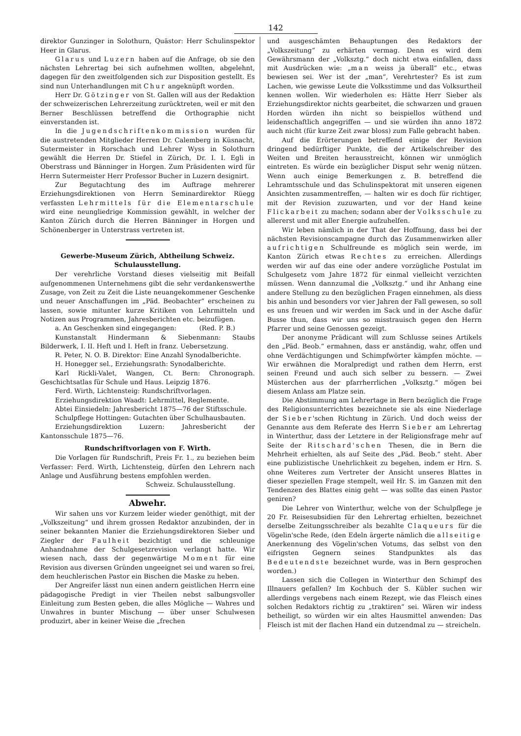142
direktor Gunzinger in Solothurn, Quästor: Herr Schulinspektor Heer in Glarus.
Glarus und Luzern haben auf die Anfrage, ob sie den nächsten Lehrertag bei sich aufnehmen wollten, abgelehnt, dagegen für den zweitfolgenden sich zur Disposition gestellt. Es sind nun Unterhandlungen mit Chur angeknüpft worden.
Herr Dr. Götzinger von St. Gallen will aus der Redaktion der schweizerischen Lehrerzeitung zurücktreten, weil er mit den Berner Beschlüssen betreffend die Orthographie nicht einverstanden ist.
In die Jugendschriftenkommission wurden für die austretenden Mitglieder Herren Dr. Calemberg in Küsnacht, Sutermeister in Rorschach und Lehrer Wyss in Solothurn gewählt die Herren Dr. Stiefel in Zürich, Dr. I. I. Egli in Oberstrass und Bänninger in Horgen. Zum Präsidenten wird für Herrn Sutermeister Herr Professor Bucher in Luzern designirt.
Zur Begutachtung des im Auftrage mehrerer Erziehungsdirektionen von Herrn Seminardirektor Rüegg verfassten Lehrmittels für die Elementarschule wird eine neungliedrige Kommission gewählt, in welcher der Kanton Zürich durch die Herren Bänninger in Horgen und Schönenberger in Unterstrass vertreten ist.
Gewerbe-Museum Zürich, Abtheilung Schweiz. Schulausstellung.
Der verehrliche Vorstand dieses vielseitig mit Beifall aufgenommenen Unternehmens gibt die sehr verdankenswerthe Zusage, von Zeit zu Zeit die Liste neuangekommener Geschenke und neuer Anschaffungen im „Päd. Beobachter“ erscheinen zu lassen, sowie mitunter kurze Kritiken von Lehrmitteln und Notizen aus Programmen, Jahresberichten etc. beizufügen. (Red. P. B.)
a. An Geschenken sind eingegangen:
Kunstanstalt Hindermann & Siebenmann: Staubs Bilderwerk, I. II. Heft und I. Heft in franz. Uebersetzung.
R. Peter, N. O. B. Direktor: Eine Anzahl Synodalberichte.
H. Honegger sel., Erziehungsrath: Synodalberichte.
Karl Rickli-Valet, Wangen, Ct. Bern: Chronograph. Geschichtsatlas für Schule und Haus. Leipzig 1876.
Ferd. Wirth, Lichtensteig: Rundschriftvorlagen.
Erziehungsdirektion Waadt: Lehrmittel, Reglemente.
Abtei Einsiedeln: Jahresbericht 1875—76 der Stiftsschule.
Schulpflege Hottingen: Gutachten über Schulhausbauten.
Erziehungsdirektion Luzern: Jahresbericht der Kantonsschule 1875—76.
Rundschriftvorlagen von F. Wirth.
Die Vorlagen für Rundschrift, Preis Fr. 1., zu beziehen beim Verfasser: Ferd. Wirth, Lichtensteig, dürfen den Lehrern nach Anlage und Ausführung bestens empfohlen werden.
Schweiz. Schulausstellung.
Abwehr.
Wir sahen uns vor Kurzem leider wieder genöthigt, mit der „Volkszeitung“ und ihrem grossen Redaktor anzubinden, der in seiner bekannten Manier die Erziehungsdirektoren Sieber und Ziegler der Faulheit bezichtigt und die schleunige Anhandnahme der Schulgesetzrevision verlangt hatte. Wir wiesen nach, dass der gegenwärtige Moment für eine Revision aus diversen Gründen ungeeignet sei und waren so frei, dem heuchlerischen Pastor ein Bischen die Maske zu heben.
Der Angreifer lässt nun einen andern geistlichen Herrn eine pädagogische Predigt in vier Theilen nebst salbungsvoller Einleitung zum Besten geben, die alles Mögliche — Wahres und Unwahres in bunter Mischung — über unser Schulwesen produzirt, aber in keiner Weise die „frechen
und ausgeschämten Behauptungen des Redaktors der „Volkszeitung“ zu erhärten vermag. Denn es wird dem Gewährsmann der „Volksztg.“ doch nicht etwa einfallen, dass mit Ausdrücken wie: „man weiss ja überall“ etc., etwas bewiesen sei. Wer ist der „man“, Verehrtester? Es ist zum Lachen, wie gewisse Leute die Volksstimme und das Volksurtheil kennen wollen. Wir wiederholen es: Hätte Herr Sieber als Erziehungsdirektor nichts gearbeitet, die schwarzen und grauen Horden würden ihn nicht so beispiellos wüthend und leidenschaftlich angegriffen — und sie würden ihn anno 1872 auch nicht (für kurze Zeit zwar bloss) zum Falle gebracht haben.
Auf die Erörterungen betreffend einige der Revision dringend bedürftiger Punkte, die der Artikelschreiber des Weiten und Breiten herausstreicht, können wir unmöglich eintreten. Es würde ein bezüglicher Disput sehr wenig nützen. Wenn auch einige Bemerkungen z. B. betreffend die Lehramtsschule und das Schulinspektorat mit unseren eigenen Ansichten zusammentreffen, — halten wir es doch für richtiger, mit der Revision zuzuwarten, und vor der Hand keine Flickarbeit zu machen; sodann aber der Volksschule zu allererst und mit aller Energie aufzuhelfen.
Wir leben nämlich in der That der Hoffnung, dass bei der nächsten Revisionscampagne durch das Zusammenwirken aller aufrichtigen Schulfreunde es möglich sein werde, im Kanton Zürich etwas Rechtes zu erreichen. Allerdings werden wir auf das eine oder andere vorzügliche Postulat im Schulgesetz vom Jahre 1872 für einmal vielleicht verzichten müssen. Wenn dannzumal die „Volksztg.“ und ihr Anhang eine andere Stellung zu den bezüglichen Fragen einnehmen, als diess bis anhin und besonders vor vier Jahren der Fall gewesen, so soll es uns freuen und wir werden im Sack und in der Asche dafür Busse thun, dass wir uns so misstrauisch gegen den Herrn Pfarrer und seine Genossen gezeigt.
Der anonyme Prädicant will zum Schlusse seines Artikels den „Päd. Beob.“ ermahnen, dass er anständig, wahr, offen und ohne Verdächtigungen und Schimpfwörter kämpfen möchte. — Wir erwähnen die Moralpredigt und rathen dem Herrn, erst seinen Freund und auch sich selber zu bessern. — Zwei Müsterchen aus der pfarrherrlichen „Volksztg.“ mögen bei diesem Anlass am Platze sein.
Die Abstimmung am Lehrertage in Bern bezüglich die Frage des Religionsunterrichtes bezeichnete sie als eine Niederlage der Sieber'schen Richtung in Zürich. Und doch weiss der Genannte aus dem Referate des Herrn Sieber am Lehrertag in Winterthur, dass der Letztere in der Religionsfrage mehr auf Seite der Ritschard'schen Thesen, die in Bern die Mehrheit erhielten, als auf Seite des „Päd. Beob.“ steht. Aber eine publizistische Unehrlichkeit zu begehen, indem er Hrn. S. ohne Weiteres zum Vertreter der Ansicht unseres Blattes in dieser speziellen Frage stempelt, weil Hr. S. im Ganzen mit den Tendenzen des Blattes einig geht — was sollte das einen Pastor geniren?
Die Lehrer von Winterthur, welche von der Schulpflege je 20 Fr. Reisesubsidien für den Lehrertag erhielten, bezeichnet derselbe Zeitungsschreiber als bezahlte Claqueurs für die Vögelin'sche Rede, (den Edeln ärgerte nämlich die allseitige Anerkennung des Vögelin'schen Votums, das selbst von den eifrigsten Gegnern seines Standpunktes als das Bedeutendste bezeichnet wurde, was in Bern gesprochen worden.)
Lassen sich die Collegen in Winterthur den Schimpf des Illnauers gefallen? Im Kochbuch der S. Kübler suchen wir allerdings vergebens nach einem Rezept, wie das Fleisch eines solchen Redaktors richtig zu „traktiren“ sei. Wären wir indess betheiligt, so würden wir ein altes Hausmittel anwenden: Das Fleisch ist mit der flachen Hand ein dutzendmal zu — streicheln.